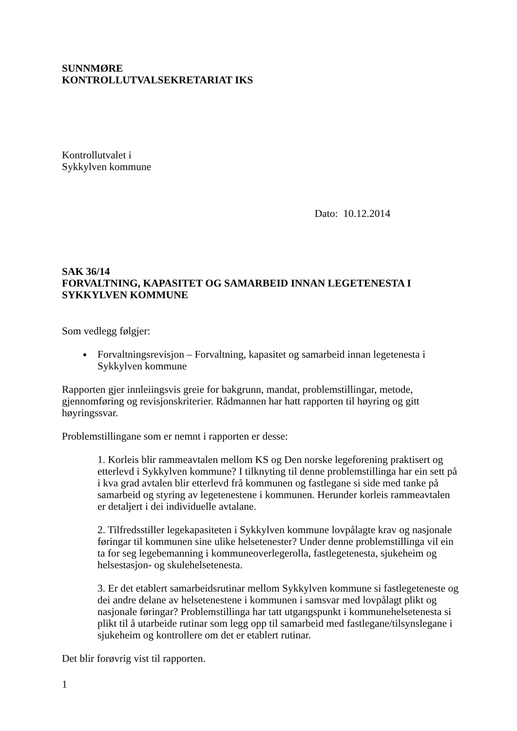SUNNMØRE
KONTROLLUTVALSEKRETARIAT IKS
Kontrollutvalet i
Sykkylven kommune
Dato: 10.12.2014
SAK 36/14
FORVALTNING, KAPASITET OG SAMARBEID INNAN LEGETENESTA I SYKKYLVEN KOMMUNE
Som vedlegg følgjer:
Forvaltningsrevisjon – Forvaltning, kapasitet og samarbeid innan legetenesta i Sykkylven kommune
Rapporten gjer innleiingsvis greie for bakgrunn, mandat, problemstillingar, metode, gjennomføring og revisjonskriterier. Rådmannen har hatt rapporten til høyring og gitt høyringssvar.
Problemstillingane som er nemnt i rapporten er desse:
1. Korleis blir rammeavtalen mellom KS og Den norske legeforening praktisert og etterlevd i Sykkylven kommune? I tilknyting til denne problemstillinga har ein sett på i kva grad avtalen blir etterlevd frå kommunen og fastlegane si side med tanke på samarbeid og styring av legetenestene i kommunen. Herunder korleis rammeavtalen er detaljert i dei individuelle avtalane.
2. Tilfredsstiller legekapasiteten i Sykkylven kommune lovpålagte krav og nasjonale føringar til kommunen sine ulike helsetenester? Under denne problemstillinga vil ein ta for seg legebemanning i kommuneoverlegerolla, fastlegetenesta, sjukeheim og helsestasjon- og skulehelsetenesta.
3. Er det etablert samarbeidsrutinar mellom Sykkylven kommune si fastlegeteneste og dei andre delane av helsetenestene i kommunen i samsvar med lovpålagt plikt og nasjonale føringar? Problemstillinga har tatt utgangspunkt i kommunehelsetenesta si plikt til å utarbeide rutinar som legg opp til samarbeid med fastlegane/tilsynslegane i sjukeheim og kontrollere om det er etablert rutinar.
Det blir forøvrig vist til rapporten.
1